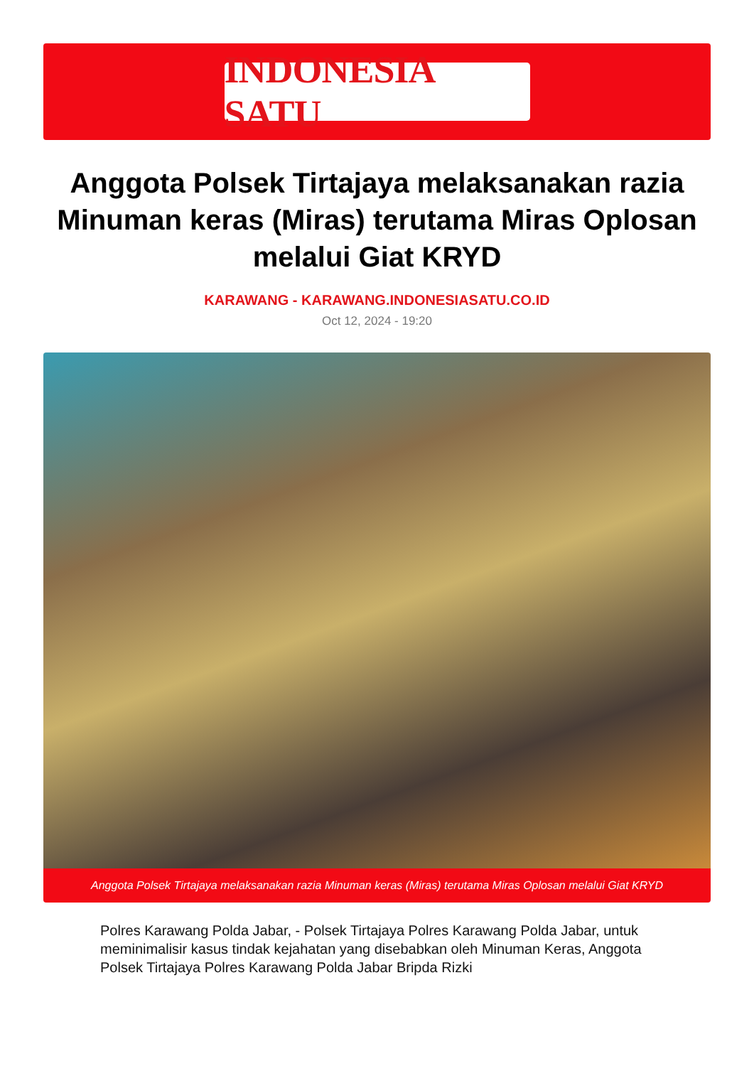INDONESIA SATU
Anggota Polsek Tirtajaya melaksanakan razia Minuman keras (Miras) terutama Miras Oplosan melalui Giat KRYD
KARAWANG - KARAWANG.INDONESIASATU.CO.ID
Oct 12, 2024 - 19:20
Anggota Polsek Tirtajaya melaksanakan razia Minuman keras (Miras) terutama Miras Oplosan melalui Giat KRYD
Polres Karawang Polda Jabar, - Polsek Tirtajaya Polres Karawang Polda Jabar, untuk meminimalisir kasus tindak kejahatan yang disebabkan oleh Minuman Keras, Anggota Polsek Tirtajaya Polres Karawang Polda Jabar Bripda Rizki